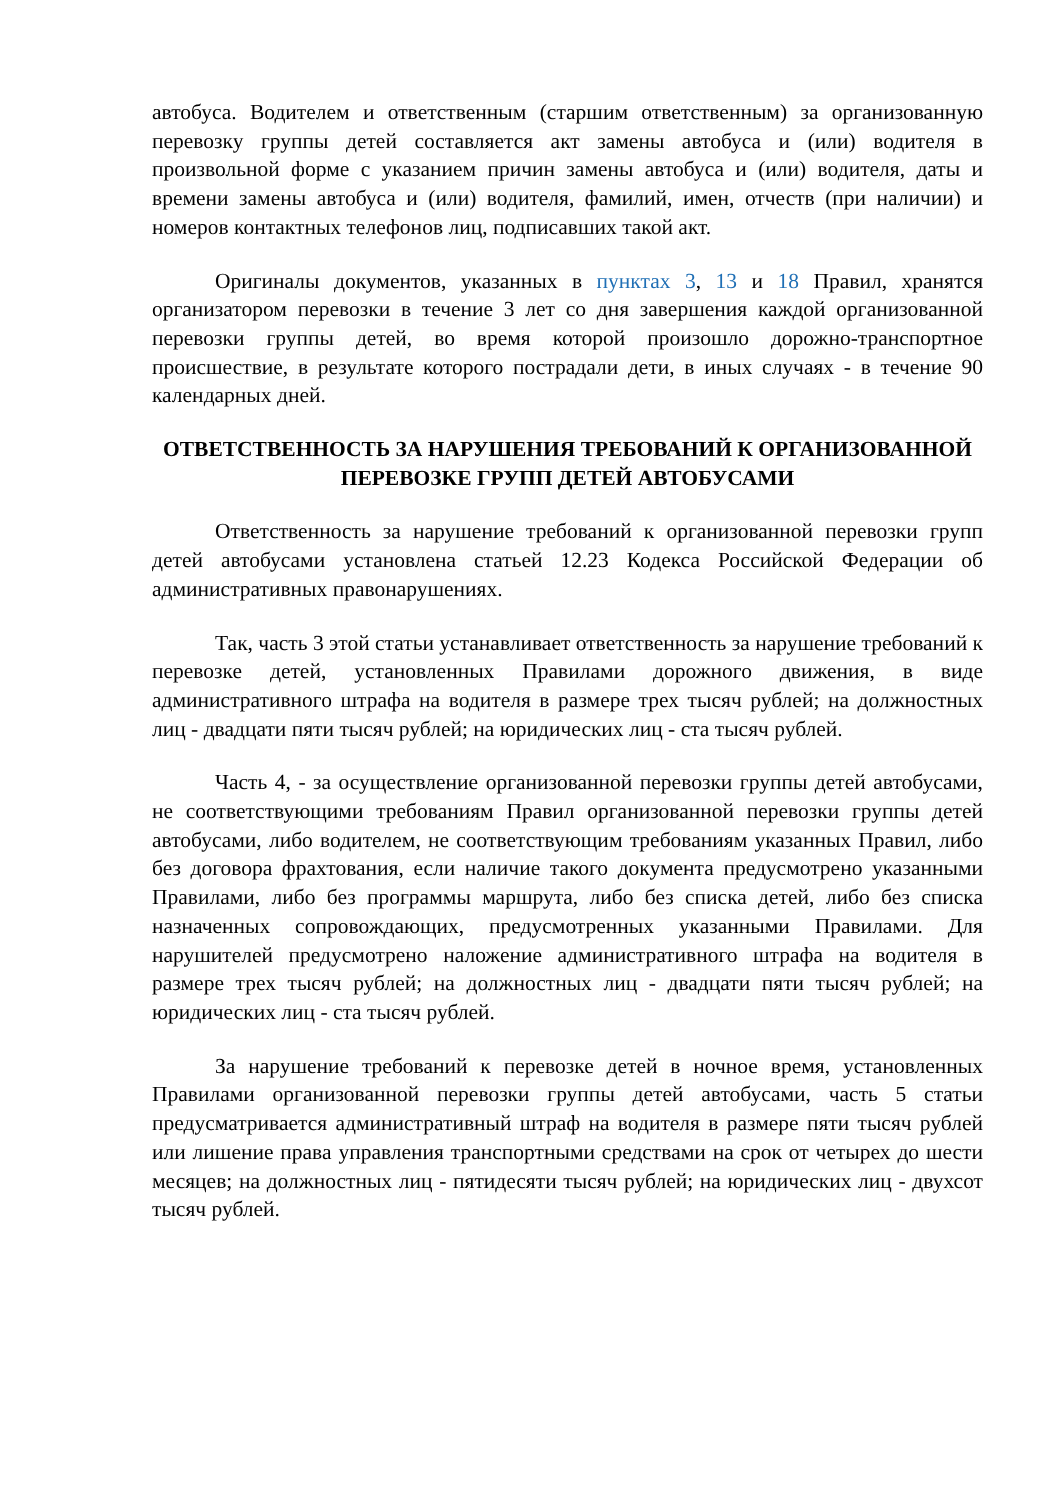автобуса. Водителем и ответственным (старшим ответственным) за организованную перевозку группы детей составляется акт замены автобуса и (или) водителя в произвольной форме с указанием причин замены автобуса и (или) водителя, даты и времени замены автобуса и (или) водителя, фамилий, имен, отчеств (при наличии) и номеров контактных телефонов лиц, подписавших такой акт.
Оригиналы документов, указанных в пунктах 3, 13 и 18 Правил, хранятся организатором перевозки в течение 3 лет со дня завершения каждой организованной перевозки группы детей, во время которой произошло дорожно-транспортное происшествие, в результате которого пострадали дети, в иных случаях - в течение 90 календарных дней.
ОТВЕТСТВЕННОСТЬ ЗА НАРУШЕНИЯ ТРЕБОВАНИЙ К ОРГАНИЗОВАННОЙ ПЕРЕВОЗКЕ ГРУПП ДЕТЕЙ АВТОБУСАМИ
Ответственность за нарушение требований к организованной перевозки групп детей автобусами установлена статьей 12.23 Кодекса Российской Федерации об административных правонарушениях.
Так, часть 3 этой статьи устанавливает ответственность за нарушение требований к перевозке детей, установленных Правилами дорожного движения, в виде административного штрафа на водителя в размере трех тысяч рублей; на должностных лиц - двадцати пяти тысяч рублей; на юридических лиц - ста тысяч рублей.
Часть 4, - за осуществление организованной перевозки группы детей автобусами, не соответствующими требованиям Правил организованной перевозки группы детей автобусами, либо водителем, не соответствующим требованиям указанных Правил, либо без договора фрахтования, если наличие такого документа предусмотрено указанными Правилами, либо без программы маршрута, либо без списка детей, либо без списка назначенных сопровождающих, предусмотренных указанными Правилами. Для нарушителей предусмотрено наложение административного штрафа на водителя в размере трех тысяч рублей; на должностных лиц - двадцати пяти тысяч рублей; на юридических лиц - ста тысяч рублей.
За нарушение требований к перевозке детей в ночное время, установленных Правилами организованной перевозки группы детей автобусами, часть 5 статьи предусматривается административный штраф на водителя в размере пяти тысяч рублей или лишение права управления транспортными средствами на срок от четырех до шести месяцев; на должностных лиц - пятидесяти тысяч рублей; на юридических лиц - двухсот тысяч рублей.